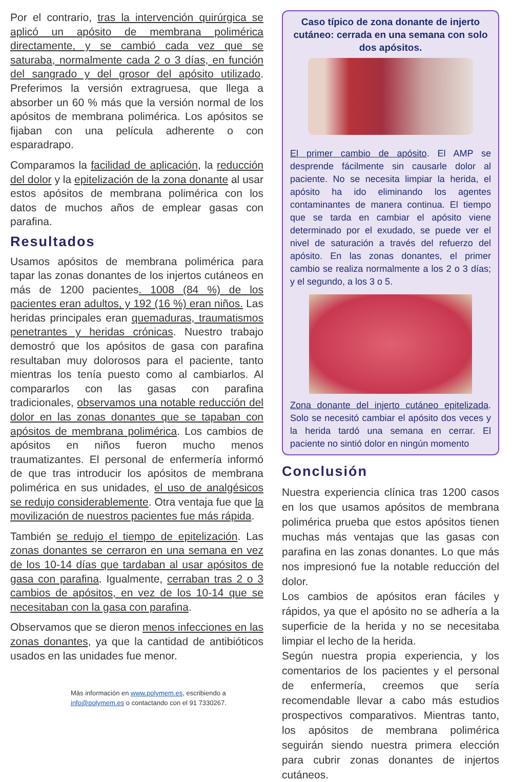Por el contrario, tras la intervención quirúrgica se aplicó un apósito de membrana polimérica directamente, y se cambió cada vez que se saturaba, normalmente cada 2 o 3 días, en función del sangrado y del grosor del apósito utilizado. Preferimos la versión extragruesa, que llega a absorber un 60 % más que la versión normal de los apósitos de membrana polimérica. Los apósitos se fijaban con una película adherente o con esparadrapo.
Comparamos la facilidad de aplicación, la reducción del dolor y la epitelización de la zona donante al usar estos apósitos de membrana polimérica con los datos de muchos años de emplear gasas con parafina.
Resultados
Usamos apósitos de membrana polimérica para tapar las zonas donantes de los injertos cutáneos en más de 1200 pacientes. 1008 (84 %) de los pacientes eran adultos, y 192 (16 %) eran niños. Las heridas principales eran quemaduras, traumatismos penetrantes y heridas crónicas. Nuestro trabajo demostró que los apósitos de gasa con parafina resultaban muy dolorosos para el paciente, tanto mientras los tenía puesto como al cambiarlos. Al compararlos con las gasas con parafina tradicionales, observamos una notable reducción del dolor en las zonas donantes que se tapaban con apósitos de membrana polimérica. Los cambios de apósitos en niños fueron mucho menos traumatizantes. El personal de enfermería informó de que tras introducir los apósitos de membrana polimérica en sus unidades, el uso de analgésicos se redujo considerablemente. Otra ventaja fue que la movilización de nuestros pacientes fue más rápida.
También se redujo el tiempo de epitelización. Las zonas donantes se cerraron en una semana en vez de los 10-14 días que tardaban al usar apósitos de gasa con parafina. Igualmente, cerraban tras 2 o 3 cambios de apósitos, en vez de los 10-14 que se necesitaban con la gasa con parafina.
Observamos que se dieron menos infecciones en las zonas donantes, ya que la cantidad de antibióticos usados en las unidades fue menor.
Más información en www.polymem.es, escribiendo a
info@polymem.es o contactando con el 91 7330267.
Caso típico de zona donante de injerto cutáneo: cerrada en una semana con solo dos apósitos.
El primer cambio de apósito. El AMP se desprende fácilmente sin causarle dolor al paciente. No se necesita limpiar la herida, el apósito ha ido eliminando los agentes contaminantes de manera continua. El tiempo que se tarda en cambiar el apósito viene determinado por el exudado, se puede ver el nivel de saturación a través del refuerzo del apósito. En las zonas donantes, el primer cambio se realiza normalmente a los 2 o 3 días; y el segundo, a los 3 o 5.
Zona donante del injerto cutáneo epitelizada. Solo se necesitó cambiar el apósito dos veces y la herida tardó una semana en cerrar. El paciente no sintió dolor en ningún momento
Conclusión
Nuestra experiencia clínica tras 1200 casos en los que usamos apósitos de membrana polimérica prueba que estos apósitos tienen muchas más ventajas que las gasas con parafina en las zonas donantes. Lo que más nos impresionó fue la notable reducción del dolor.
Los cambios de apósitos eran fáciles y rápidos, ya que el apósito no se adhería a la superficie de la herida y no se necesitaba limpiar el lecho de la herida.
Según nuestra propia experiencia, y los comentarios de los pacientes y el personal de enfermería, creemos que sería recomendable llevar a cabo más estudios prospectivos comparativos. Mientras tanto, los apósitos de membrana polimérica seguirán siendo nuestra primera elección para cubrir zonas donantes de injertos cutáneos.